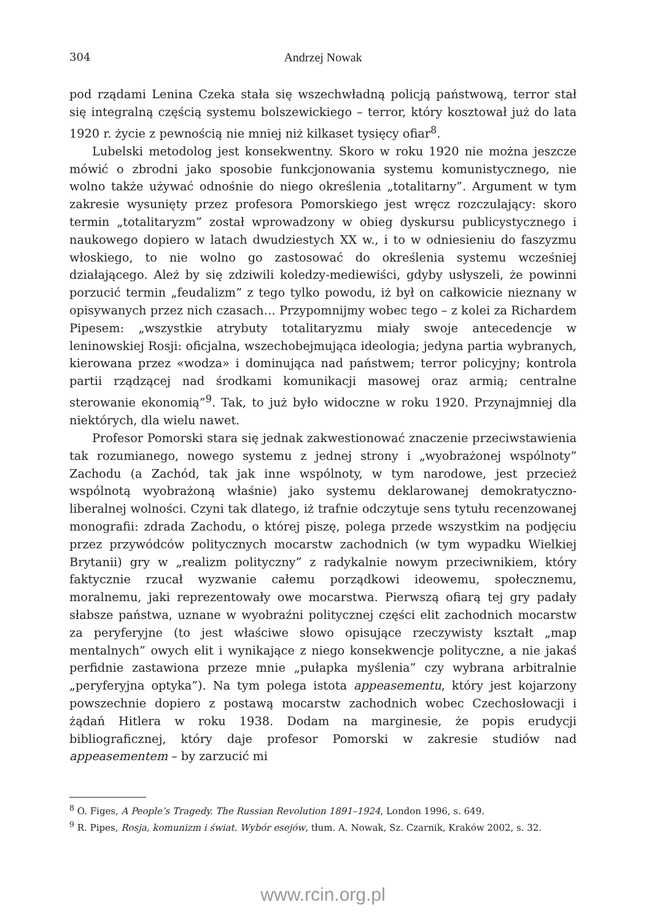304 Andrzej Nowak
pod rządami Lenina Czeka stała się wszechwładną policją państwową, terror stał się integralną częścią systemu bolszewickiego – terror, który kosztował już do lata 1920 r. życie z pewnością nie mniej niż kilkaset tysięcy ofiar<sup>8</sup>.
Lubelski metodolog jest konsekwentny. Skoro w roku 1920 nie można jeszcze mówić o zbrodni jako sposobie funkcjonowania systemu komunistycznego, nie wolno także używać odnośnie do niego określenia „totalitarny”. Argument w tym zakresie wysunięty przez profesora Pomorskiego jest wręcz rozczulający: skoro termin „totalitaryzm” został wprowadzony w obieg dyskursu publicystycznego i naukowego dopiero w latach dwudziestych XX w., i to w odniesieniu do faszyzmu włoskiego, to nie wolno go zastosować do określenia systemu wcześniej działającego. Ależ by się zdziwili koledzy-mediewiści, gdyby usłyszeli, że powinni porzucić termin „feudalizm” z tego tylko powodu, iż był on całkowicie nieznany w opisywanych przez nich czasach… Przypomnijmy wobec tego – z kolei za Richardem Pipesem: „wszystkie atrybuty totalitaryzmu miały swoje antecedencje w leninowskiej Rosji: oficjalna, wszechobejmująca ideologia; jedyna partia wybranych, kierowana przez «wodza» i dominująca nad państwem; terror policyjny; kontrola partii rządzącej nad środkami komunikacji masowej oraz armią; centralne sterowanie ekonomią”<sup>9</sup>. Tak, to już było widoczne w roku 1920. Przynajmniej dla niektórych, dla wielu nawet.
Profesor Pomorski stara się jednak zakwestionować znaczenie przeciwstawienia tak rozumianego, nowego systemu z jednej strony i „wyobrażonej wspólnoty” Zachodu (a Zachód, tak jak inne wspólnoty, w tym narodowe, jest przecież wspólnotą wyobrażoną właśnie) jako systemu deklarowanej demokratyczno-liberalnej wolności. Czyni tak dlatego, iż trafnie odczytuje sens tytułu recenzowanej monografii: zdrada Zachodu, o której piszę, polega przede wszystkim na podjęciu przez przywódców politycznych mocarstw zachodnich (w tym wypadku Wielkiej Brytanii) gry w „realizm polityczny” z radykalnie nowym przeciwnikiem, który faktycznie rzucał wyzwanie całemu porządkowi ideowemu, społecznemu, moralnemu, jaki reprezentowały owe mocarstwa. Pierwszą ofiarą tej gry padały słabsze państwa, uznane w wyobraźni politycznej części elit zachodnich mocarstw za peryferyjne (to jest właściwe słowo opisujące rzeczywisty kształt „map mentalnych” owych elit i wynikające z niego konsekwencje polityczne, a nie jakaś perfidnie zastawiona przeze mnie „pułapka myślenia” czy wybrana arbitralnie „peryferyjna optyka”). Na tym polega istota appeasementu, który jest kojarzony powszechnie dopiero z postawą mocarstw zachodnich wobec Czechosłowacji i żądań Hitlera w roku 1938. Dodam na marginesie, że popis erudycji bibliograficznej, który daje profesor Pomorski w zakresie studiów nad appeasementem – by zarzucić mi
<sup>8</sup> O. Figes, A People’s Tragedy. The Russian Revolution 1891–1924, London 1996, s. 649.
<sup>9</sup> R. Pipes, Rosja, komunizm i świat. Wybór esejów, tłum. A. Nowak, Sz. Czarnik, Kraków 2002, s. 32.
www.rcin.org.pl